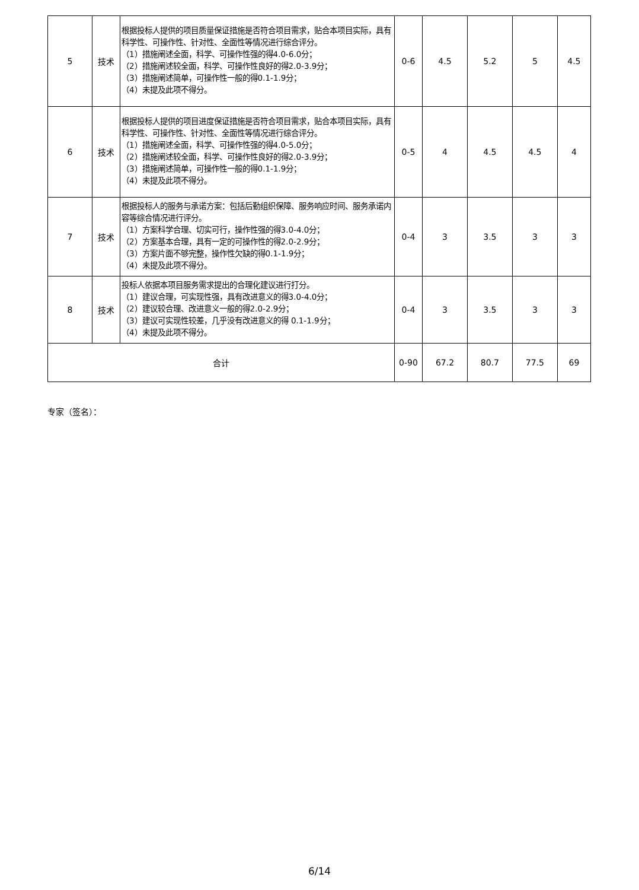| 5 | 技术 | 根据投标人提供的项目质量保证措施是否符合项目需求，贴合本项目实际，具有科学性、可操作性、针对性、全面性等情况进行综合评分。 （1）措施阐述全面，科学、可操作性强的得4.0-6.0分； （2）措施阐述较全面，科学、可操作性良好的得2.0-3.9分； （3）措施阐述简单，可操作性一般的得0.1-1.9分； （4）未提及此项不得分。 | 0-6 | 4.5 | 5.2 | 5 | 4.5 |
| 6 | 技术 | 根据投标人提供的项目进度保证措施是否符合项目需求，贴合本项目实际，具有科学性、可操作性、针对性、全面性等情况进行综合评分。 （1）措施阐述全面，科学、可操作性强的得4.0-5.0分； （2）措施阐述较全面，科学、可操作性良好的得2.0-3.9分； （3）措施阐述简单，可操作性一般的得0.1-1.9分； （4）未提及此项不得分。 | 0-5 | 4 | 4.5 | 4.5 | 4 |
| 7 | 技术 | 根据投标人的服务与承诺方案：包括后勤组织保障、服务响应时间、服务承诺内容等综合情况进行评分。 （1）方案科学合理、切实可行，操作性强的得3.0-4.0分； （2）方案基本合理，具有一定的可操作性的得2.0-2.9分； （3）方案片面不够完整，操作性欠缺的得0.1-1.9分； （4）未提及此项不得分。 | 0-4 | 3 | 3.5 | 3 | 3 |
| 8 | 技术 | 投标人依据本项目服务需求提出的合理化建议进行打分。 （1）建议合理，可实现性强，具有改进意义的得3.0-4.0分； （2）建议较合理、改进意义一般的得2.0-2.9分； （3）建议可实现性较差，几乎没有改进意义的得 0.1-1.9分； （4）未提及此项不得分。 | 0-4 | 3 | 3.5 | 3 | 3 |
| 合计 | | | 0-90 | 67.2 | 80.7 | 77.5 | 69 |
专家（签名）：
6/14